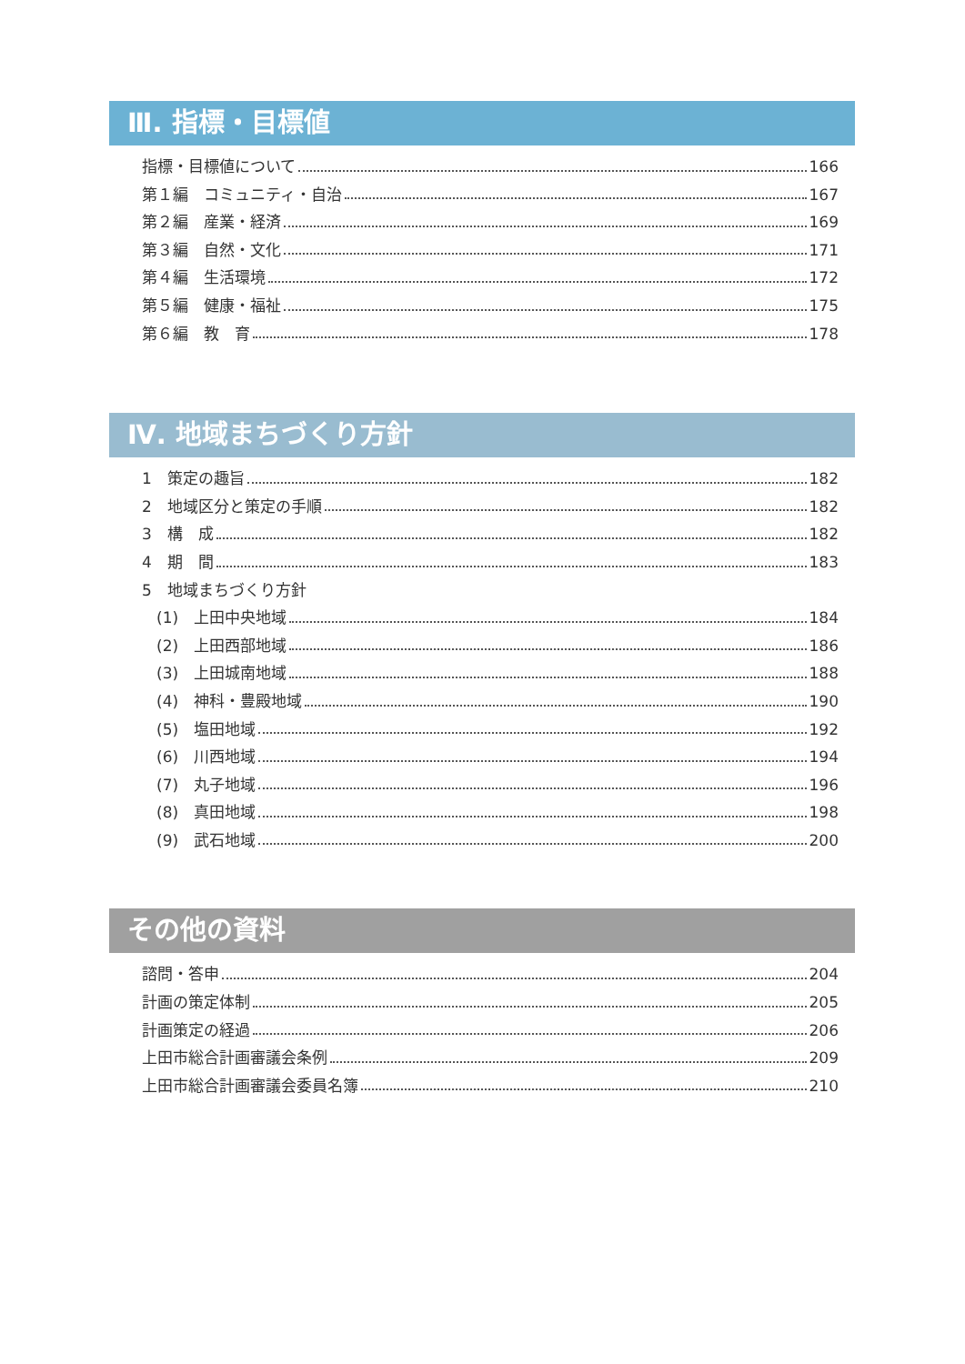Ⅲ. 指標・目標値
指標・目標値について 166
第１編　コミュニティ・自治 167
第２編　産業・経済 169
第３編　自然・文化 171
第４編　生活環境 172
第５編　健康・福祉 175
第６編　教　育 178
Ⅳ. 地域まちづくり方針
1　策定の趣旨 182
2　地域区分と策定の手順 182
3　構　成 182
4　期　間 183
5　地域まちづくり方針
(1)　上田中央地域 184
(2)　上田西部地域 186
(3)　上田城南地域 188
(4)　神科・豊殿地域 190
(5)　塩田地域 192
(6)　川西地域 194
(7)　丸子地域 196
(8)　真田地域 198
(9)　武石地域 200
その他の資料
諮問・答申 204
計画の策定体制 205
計画策定の経過 206
上田市総合計画審議会条例 209
上田市総合計画審議会委員名簿 210